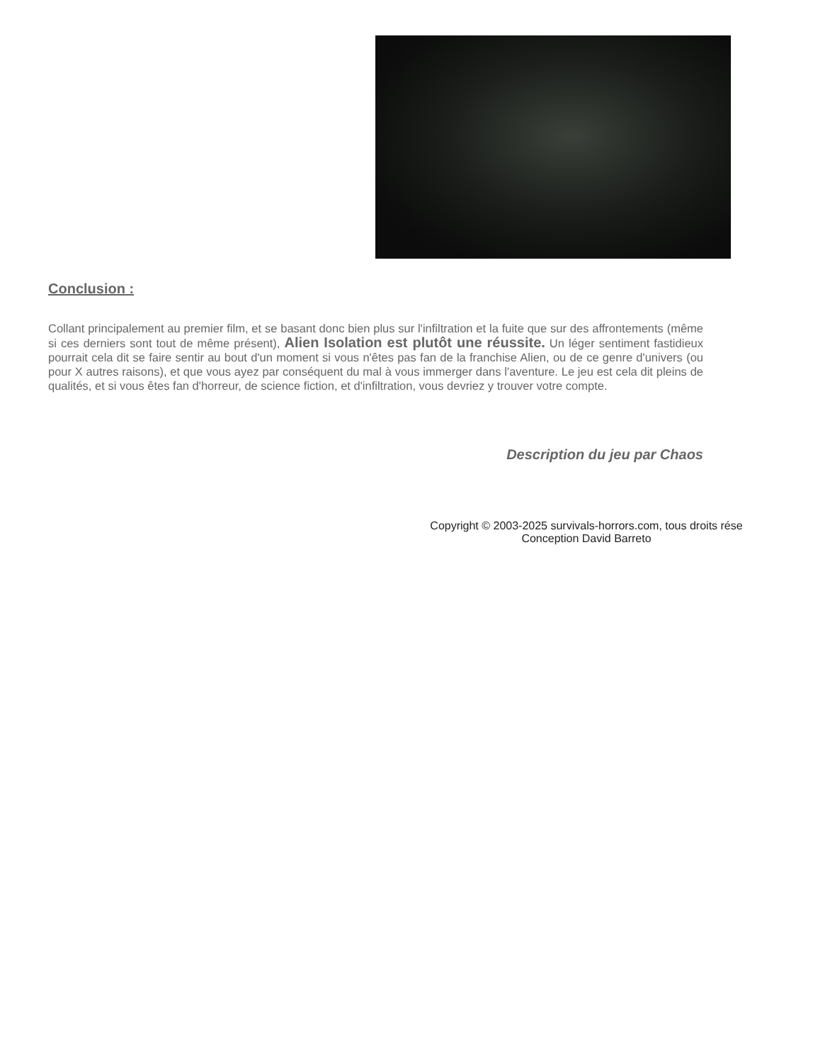Conclusion :
Collant principalement au premier film, et se basant donc bien plus sur l'infiltration et la fuite que sur des affrontements (même si ces derniers sont tout de même présent), Alien Isolation est plutôt une réussite. Un léger sentiment fastidieux pourrait cela dit se faire sentir au bout d'un moment si vous n'êtes pas fan de la franchise Alien, ou de ce genre d'univers (ou pour X autres raisons), et que vous ayez par conséquent du mal à vous immerger dans l'aventure. Le jeu est cela dit pleins de qualités, et si vous êtes fan d'horreur, de science fiction, et d'infiltration, vous devriez y trouver votre compte.
Description du jeu par Chaos
Copyright © 2003-2025 survivals-horrors.com, tous droits rése
Conception David Barreto